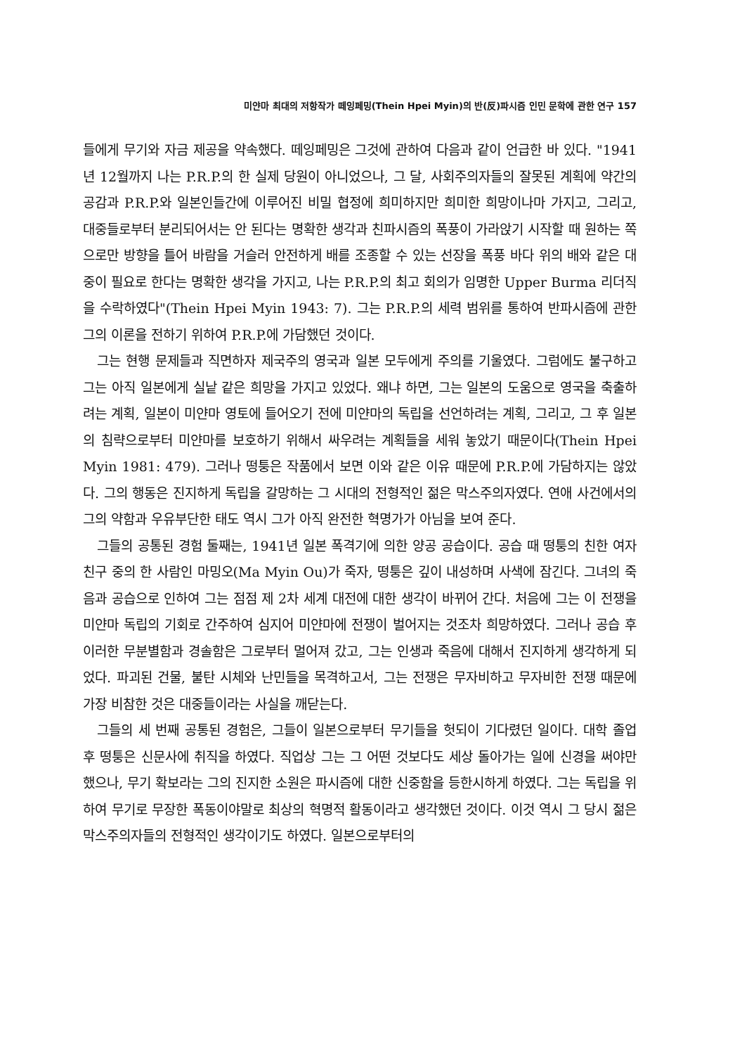미얀마 최대의 저항작가 떼잉페밍(Thein Hpei Myin)의 반(反)파시즘 인민 문학에 관한 연구 157
들에게 무기와 자금 제공을 약속했다. 떼잉페밍은 그것에 관하여 다음과 같이 언급한 바 있다. "1941년 12월까지 나는 P.R.P.의 한 실제 당원이 아니었으나, 그 달, 사회주의자들의 잘못된 계획에 약간의 공감과 P.R.P.와 일본인들간에 이루어진 비밀 협정에 희미하지만 희미한 희망이나마 가지고, 그리고, 대중들로부터 분리되어서는 안 된다는 명확한 생각과 친파시즘의 폭풍이 가라앉기 시작할 때 원하는 쪽으로만 방향을 틀어 바람을 거슬러 안전하게 배를 조종할 수 있는 선장을 폭풍 바다 위의 배와 같은 대중이 필요로 한다는 명확한 생각을 가지고, 나는 P.R.P.의 최고 회의가 임명한 Upper Burma 리더직을 수락하였다"(Thein Hpei Myin 1943: 7). 그는 P.R.P.의 세력 범위를 통하여 반파시즘에 관한 그의 이론을 전하기 위하여 P.R.P.에 가담했던 것이다.
그는 현행 문제들과 직면하자 제국주의 영국과 일본 모두에게 주의를 기울였다. 그럼에도 불구하고 그는 아직 일본에게 실낱 같은 희망을 가지고 있었다. 왜냐 하면, 그는 일본의 도움으로 영국을 축출하려는 계획, 일본이 미얀마 영토에 들어오기 전에 미얀마의 독립을 선언하려는 계획, 그리고, 그 후 일본의 침략으로부터 미얀마를 보호하기 위해서 싸우려는 계획들을 세워 놓았기 때문이다(Thein Hpei Myin 1981: 479). 그러나 떵퉁은 작품에서 보면 이와 같은 이유 때문에 P.R.P.에 가담하지는 않았다. 그의 행동은 진지하게 독립을 갈망하는 그 시대의 전형적인 젊은 막스주의자였다. 연애 사건에서의 그의 약함과 우유부단한 태도 역시 그가 아직 완전한 혁명가가 아님을 보여 준다.
그들의 공통된 경험 둘째는, 1941년 일본 폭격기에 의한 양공 공습이다. 공습 때 떵퉁의 친한 여자 친구 중의 한 사람인 마밍오(Ma Myin Ou)가 죽자, 떵퉁은 깊이 내성하며 사색에 잠긴다. 그녀의 죽음과 공습으로 인하여 그는 점점 제 2차 세계 대전에 대한 생각이 바뀌어 간다. 처음에 그는 이 전쟁을 미얀마 독립의 기회로 간주하여 심지어 미얀마에 전쟁이 벌어지는 것조차 희망하였다. 그러나 공습 후 이러한 무분별함과 경솔함은 그로부터 멀어져 갔고, 그는 인생과 죽음에 대해서 진지하게 생각하게 되었다. 파괴된 건물, 불탄 시체와 난민들을 목격하고서, 그는 전쟁은 무자비하고 무자비한 전쟁 때문에 가장 비참한 것은 대중들이라는 사실을 깨닫는다.
그들의 세 번째 공통된 경험은, 그들이 일본으로부터 무기들을 헛되이 기다렸던 일이다. 대학 졸업 후 떵퉁은 신문사에 취직을 하였다. 직업상 그는 그 어떤 것보다도 세상 돌아가는 일에 신경을 써야만 했으나, 무기 확보라는 그의 진지한 소원은 파시즘에 대한 신중함을 등한시하게 하였다. 그는 독립을 위하여 무기로 무장한 폭동이야말로 최상의 혁명적 활동이라고 생각했던 것이다. 이것 역시 그 당시 젊은 막스주의자들의 전형적인 생각이기도 하였다. 일본으로부터의